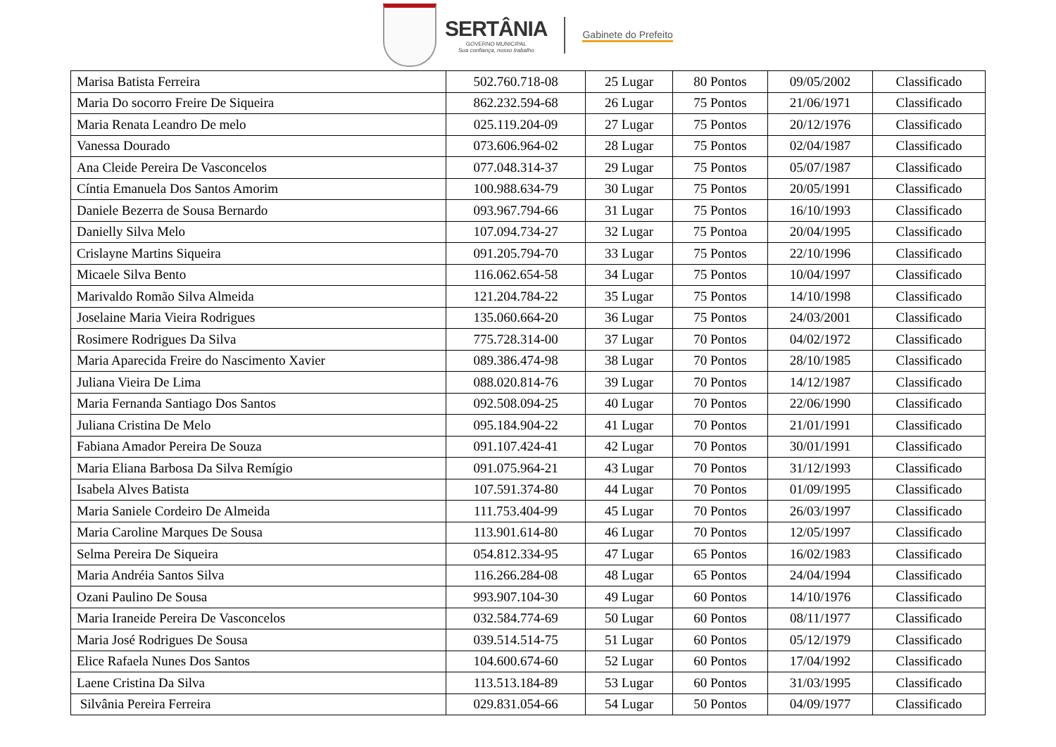SERTÂNIA
GOVERNO MUNICIPAL
Sua confiança, nosso trabalho
Gabinete do Prefeito
| Marisa Batista Ferreira | 502.760.718-08 | 25 Lugar | 80 Pontos | 09/05/2002 | Classificado |
| Maria Do socorro Freire De Siqueira | 862.232.594-68 | 26 Lugar | 75 Pontos | 21/06/1971 | Classificado |
| Maria Renata Leandro De melo | 025.119.204-09 | 27 Lugar | 75 Pontos | 20/12/1976 | Classificado |
| Vanessa Dourado | 073.606.964-02 | 28 Lugar | 75 Pontos | 02/04/1987 | Classificado |
| Ana Cleide Pereira De Vasconcelos | 077.048.314-37 | 29 Lugar | 75 Pontos | 05/07/1987 | Classificado |
| Cíntia Emanuela Dos Santos Amorim | 100.988.634-79 | 30 Lugar | 75 Pontos | 20/05/1991 | Classificado |
| Daniele Bezerra de Sousa Bernardo | 093.967.794-66 | 31 Lugar | 75 Pontos | 16/10/1993 | Classificado |
| Danielly Silva Melo | 107.094.734-27 | 32 Lugar | 75 Pontoa | 20/04/1995 | Classificado |
| Crislayne Martins Siqueira | 091.205.794-70 | 33 Lugar | 75 Pontos | 22/10/1996 | Classificado |
| Micaele Silva Bento | 116.062.654-58 | 34 Lugar | 75 Pontos | 10/04/1997 | Classificado |
| Marivaldo Romão Silva Almeida | 121.204.784-22 | 35 Lugar | 75 Pontos | 14/10/1998 | Classificado |
| Joselaine Maria Vieira Rodrigues | 135.060.664-20 | 36 Lugar | 75 Pontos | 24/03/2001 | Classificado |
| Rosimere Rodrigues Da Silva | 775.728.314-00 | 37 Lugar | 70 Pontos | 04/02/1972 | Classificado |
| Maria Aparecida Freire do Nascimento Xavier | 089.386.474-98 | 38 Lugar | 70 Pontos | 28/10/1985 | Classificado |
| Juliana Vieira De Lima | 088.020.814-76 | 39 Lugar | 70 Pontos | 14/12/1987 | Classificado |
| Maria Fernanda Santiago Dos Santos | 092.508.094-25 | 40 Lugar | 70 Pontos | 22/06/1990 | Classificado |
| Juliana Cristina De Melo | 095.184.904-22 | 41 Lugar | 70 Pontos | 21/01/1991 | Classificado |
| Fabiana Amador Pereira De Souza | 091.107.424-41 | 42 Lugar | 70 Pontos | 30/01/1991 | Classificado |
| Maria Eliana Barbosa Da Silva Remígio | 091.075.964-21 | 43 Lugar | 70 Pontos | 31/12/1993 | Classificado |
| Isabela Alves Batista | 107.591.374-80 | 44 Lugar | 70 Pontos | 01/09/1995 | Classificado |
| Maria Saniele Cordeiro De Almeida | 111.753.404-99 | 45 Lugar | 70 Pontos | 26/03/1997 | Classificado |
| Maria Caroline Marques De Sousa | 113.901.614-80 | 46 Lugar | 70 Pontos | 12/05/1997 | Classificado |
| Selma Pereira De Siqueira | 054.812.334-95 | 47 Lugar | 65 Pontos | 16/02/1983 | Classificado |
| Maria Andréia Santos Silva | 116.266.284-08 | 48 Lugar | 65 Pontos | 24/04/1994 | Classificado |
| Ozani Paulino De Sousa | 993.907.104-30 | 49 Lugar | 60 Pontos | 14/10/1976 | Classificado |
| Maria Iraneide Pereira De Vasconcelos | 032.584.774-69 | 50 Lugar | 60 Pontos | 08/11/1977 | Classificado |
| Maria José Rodrigues De Sousa | 039.514.514-75 | 51 Lugar | 60 Pontos | 05/12/1979 | Classificado |
| Elice Rafaela Nunes Dos Santos | 104.600.674-60 | 52 Lugar | 60 Pontos | 17/04/1992 | Classificado |
| Laene Cristina Da Silva | 113.513.184-89 | 53 Lugar | 60 Pontos | 31/03/1995 | Classificado |
| Silvânia Pereira Ferreira | 029.831.054-66 | 54 Lugar | 50 Pontos | 04/09/1977 | Classificado |